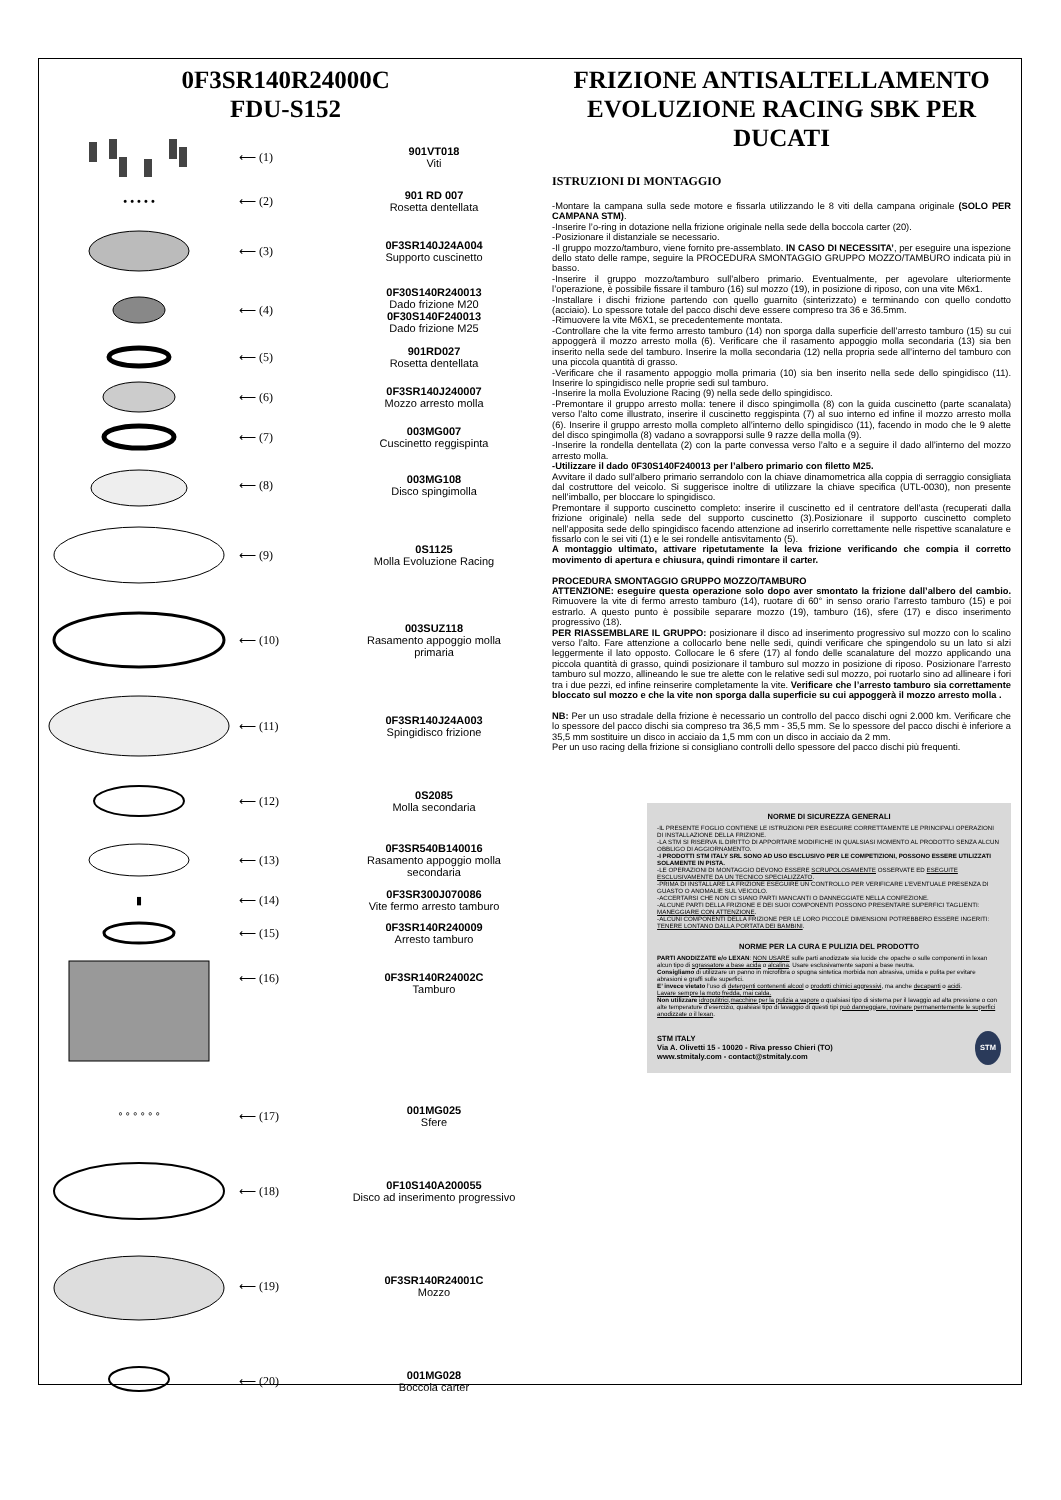0F3SR140R24000C
FDU-S152
⟵ (1)
901VT018
Viti
• • • • • ⟵ (2)
901 RD 007
Rosetta dentellata
⟵ (3)
0F3SR140J24A004
Supporto cuscinetto
⟵ (4)
0F30S140R240013
Dado frizione M20
0F30S140F240013
Dado frizione M25
⟵ (5)
901RD027
Rosetta dentellata
⟵ (6)
0F3SR140J240007
Mozzo arresto molla
⟵ (7)
003MG007
Cuscinetto reggispinta
⟵ (8)
003MG108
Disco spingimolla
⟵ (9)
0S1125
Molla Evoluzione Racing
⟵ (10)
003SUZ118
Rasamento appoggio molla primaria
⟵ (11)
0F3SR140J24A003
Spingidisco frizione
⟵ (12)
0S2085
Molla secondaria
⟵ (13)
0F3SR540B140016
Rasamento appoggio molla secondaria
▮ ⟵ (14)
0F3SR300J070086
Vite fermo arresto tamburo
⟵ (15)
0F3SR140R240009
Arresto tamburo
⟵ (16)
0F3SR140R24002C
Tamburo
° ° ° ° ° ° ⟵ (17)
001MG025
Sfere
⟵ (18)
0F10S140A200055
Disco ad inserimento progressivo
⟵ (19)
0F3SR140R24001C
Mozzo
⟵ (20)
001MG028
Boccola carter
FRIZIONE ANTISALTELLAMENTO
EVOLUZIONE RACING SBK PER DUCATI
ISTRUZIONI DI MONTAGGIO
-Montare la campana sulla sede motore e fissarla utilizzando le 8 viti della campana originale (SOLO PER CAMPANA STM).
-Inserire l’o-ring in dotazione nella frizione originale nella sede della boccola carter (20).
-Posizionare il distanziale se necessario.
-Il gruppo mozzo/tamburo, viene fornito pre-assemblato. IN CASO DI NECESSITA’, per eseguire una ispezione dello stato delle rampe, seguire la PROCEDURA SMONTAGGIO GRUPPO MOZZO/TAMBURO indicata più in basso.
-Inserire il gruppo mozzo/tamburo sull’albero primario. Eventualmente, per agevolare ulteriormente l’operazione, è possibile fissare il tamburo (16) sul mozzo (19), in posizione di riposo, con una vite M6x1.
-Installare i dischi frizione partendo con quello guarnito (sinterizzato) e terminando con quello condotto (acciaio). Lo spessore totale del pacco dischi deve essere compreso tra 36 e 36.5mm.
-Rimuovere la vite M6X1, se precedentemente montata.
-Controllare che la vite fermo arresto tamburo (14) non sporga dalla superficie dell’arresto tamburo (15) su cui appoggerà il mozzo arresto molla (6). Verificare che il rasamento appoggio molla secondaria (13) sia ben inserito nella sede del tamburo. Inserire la molla secondaria (12) nella propria sede all’interno del tamburo con una piccola quantità di grasso.
-Verificare che il rasamento appoggio molla primaria (10) sia ben inserito nella sede dello spingidisco (11). Inserire lo spingidisco nelle proprie sedi sul tamburo.
-Inserire la molla Evoluzione Racing (9) nella sede dello spingidisco.
-Premontare il gruppo arresto molla: tenere il disco spingimolla (8) con la guida cuscinetto (parte scanalata) verso l’alto come illustrato, inserire il cuscinetto reggispinta (7) al suo interno ed infine il mozzo arresto molla (6). Inserire il gruppo arresto molla completo all’interno dello spingidisco (11), facendo in modo che le 9 alette del disco spingimolla (8) vadano a sovrapporsi sulle 9 razze della molla (9).
-Inserire la rondella dentellata (2) con la parte convessa verso l’alto e a seguire il dado all’interno del mozzo arresto molla.
-Utilizzare il dado 0F30S140F240013 per l’albero primario con filetto M25.
Avvitare il dado sull’albero primario serrandolo con la chiave dinamometrica alla coppia di serraggio consigliata dal costruttore del veicolo. Si suggerisce inoltre di utilizzare la chiave specifica (UTL-0030), non presente nell’imballo, per bloccare lo spingidisco.
Premontare il supporto cuscinetto completo: inserire il cuscinetto ed il centratore dell’asta (recuperati dalla frizione originale) nella sede del supporto cuscinetto (3).Posizionare il supporto cuscinetto completo nell’apposita sede dello spingidisco facendo attenzione ad inserirlo correttamente nelle rispettive scanalature e fissarlo con le sei viti (1) e le sei rondelle antisvitamento (5).
A montaggio ultimato, attivare ripetutamente la leva frizione verificando che compia il corretto movimento di apertura e chiusura, quindi rimontare il carter.
PROCEDURA SMONTAGGIO GRUPPO MOZZO/TAMBURO
ATTENZIONE: eseguire questa operazione solo dopo aver smontato la frizione dall’albero del cambio. Rimuovere la vite di fermo arresto tamburo (14), ruotare di 60° in senso orario l’arresto tamburo (15) e poi estrarlo. A questo punto è possibile separare mozzo (19), tamburo (16), sfere (17) e disco inserimento progressivo (18).
PER RIASSEMBLARE IL GRUPPO: posizionare il disco ad inserimento progressivo sul mozzo con lo scalino verso l’alto. Fare attenzione a collocarlo bene nelle sedi, quindi verificare che spingendolo su un lato si alzi leggermente il lato opposto. Collocare le 6 sfere (17) al fondo delle scanalature del mozzo applicando una piccola quantità di grasso, quindi posizionare il tamburo sul mozzo in posizione di riposo. Posizionare l’arresto tamburo sul mozzo, allineando le sue tre alette con le relative sedi sul mozzo, poi ruotarlo sino ad allineare i fori tra i due pezzi, ed infine reinserire completamente la vite. Verificare che l’arresto tamburo sia correttamente bloccato sul mozzo e che la vite non sporga dalla superficie su cui appoggerà il mozzo arresto molla .
NB: Per un uso stradale della frizione è necessario un controllo del pacco dischi ogni 2.000 km. Verificare che lo spessore del pacco dischi sia compreso tra 36,5 mm - 35,5 mm. Se lo spessore del pacco dischi è inferiore a 35,5 mm sostituire un disco in acciaio da 1,5 mm con un disco in acciaio da 2 mm.
Per un uso racing della frizione si consigliano controlli dello spessore del pacco dischi più frequenti.
NORME DI SICUREZZA GENERALI
-IL PRESENTE FOGLIO CONTIENE LE ISTRUZIONI PER ESEGUIRE CORRETTAMENTE LE PRINCIPALI OPERAZIONI DI INSTALLAZIONE DELLA FRIZIONE.
-LA STM SI RISERVA IL DIRITTO DI APPORTARE MODIFICHE IN QUALSIASI MOMENTO AL PRODOTTO SENZA ALCUN OBBLIGO DI AGGIORNAMENTO.
-I PRODOTTI STM ITALY SRL SONO AD USO ESCLUSIVO PER LE COMPETIZIONI, POSSONO ESSERE UTILIZZATI SOLAMENTE IN PISTA.
-LE OPERAZIONI DI MONTAGGIO DEVONO ESSERE SCRUPOLOSAMENTE OSSERVATE ED ESEGUITE ESCLUSIVAMENTE DA UN TECNICO SPECIALIZZATO.
-PRIMA DI INSTALLARE LA FRIZIONE ESEGUIRE UN CONTROLLO PER VERIFICARE L’EVENTUALE PRESENZA DI GUASTO O ANOMALIE SUL VEICOLO.
-ACCERTARSI CHE NON CI SIANO PARTI MANCANTI O DANNEGGIATE NELLA CONFEZIONE.
-ALCUNE PARTI DELLA FRIZIONE E DEI SUOI COMPONENTI POSSONO PRESENTARE SUPERFICI TAGLIENTI: MANEGGIARE CON ATTENZIONE.
-ALCUNI COMPONENTI DELLA FRIZIONE PER LE LORO PICCOLE DIMENSIONI POTREBBERO ESSERE INGERITI: TENERE LONTANO DALLA PORTATA DEI BAMBINI.
NORME PER LA CURA E PULIZIA DEL PRODOTTO
PARTI ANODIZZATE e/o LEXAN: NON USARE sulle parti anodizzate sia lucide che opache o sulle componenti in lexan alcun tipo di sgrassatore a base acida o alcalina. Usare esclusivamente saponi a base neutra.
Consigliamo di utilizzare un panno in microfibra o spugna sintetica morbida non abrasiva, umida e pulita per evitare abrasioni e graffi sulle superfici.
E’ invece vietato l’uso di detergenti contenenti alcool o prodotti chimici aggressivi, ma anche decapanti o acidi.
Lavare sempre la moto fredda, mai calda.
Non utilizzare idropulitrici,macchine per la pulizia a vapore o qualsiasi tipo di sistema per il lavaggio ad alta pressione o con alte temperature d’esercizio, qualsiasi tipo di lavaggio di questi tipi può danneggiare, rovinare permanentemente le superfici anodizzate o il lexan.
STM ITALY
Via A. Olivetti 15 - 10020 - Riva presso Chieri (TO)
www.stmitaly.com - contact@stmitaly.com
STM